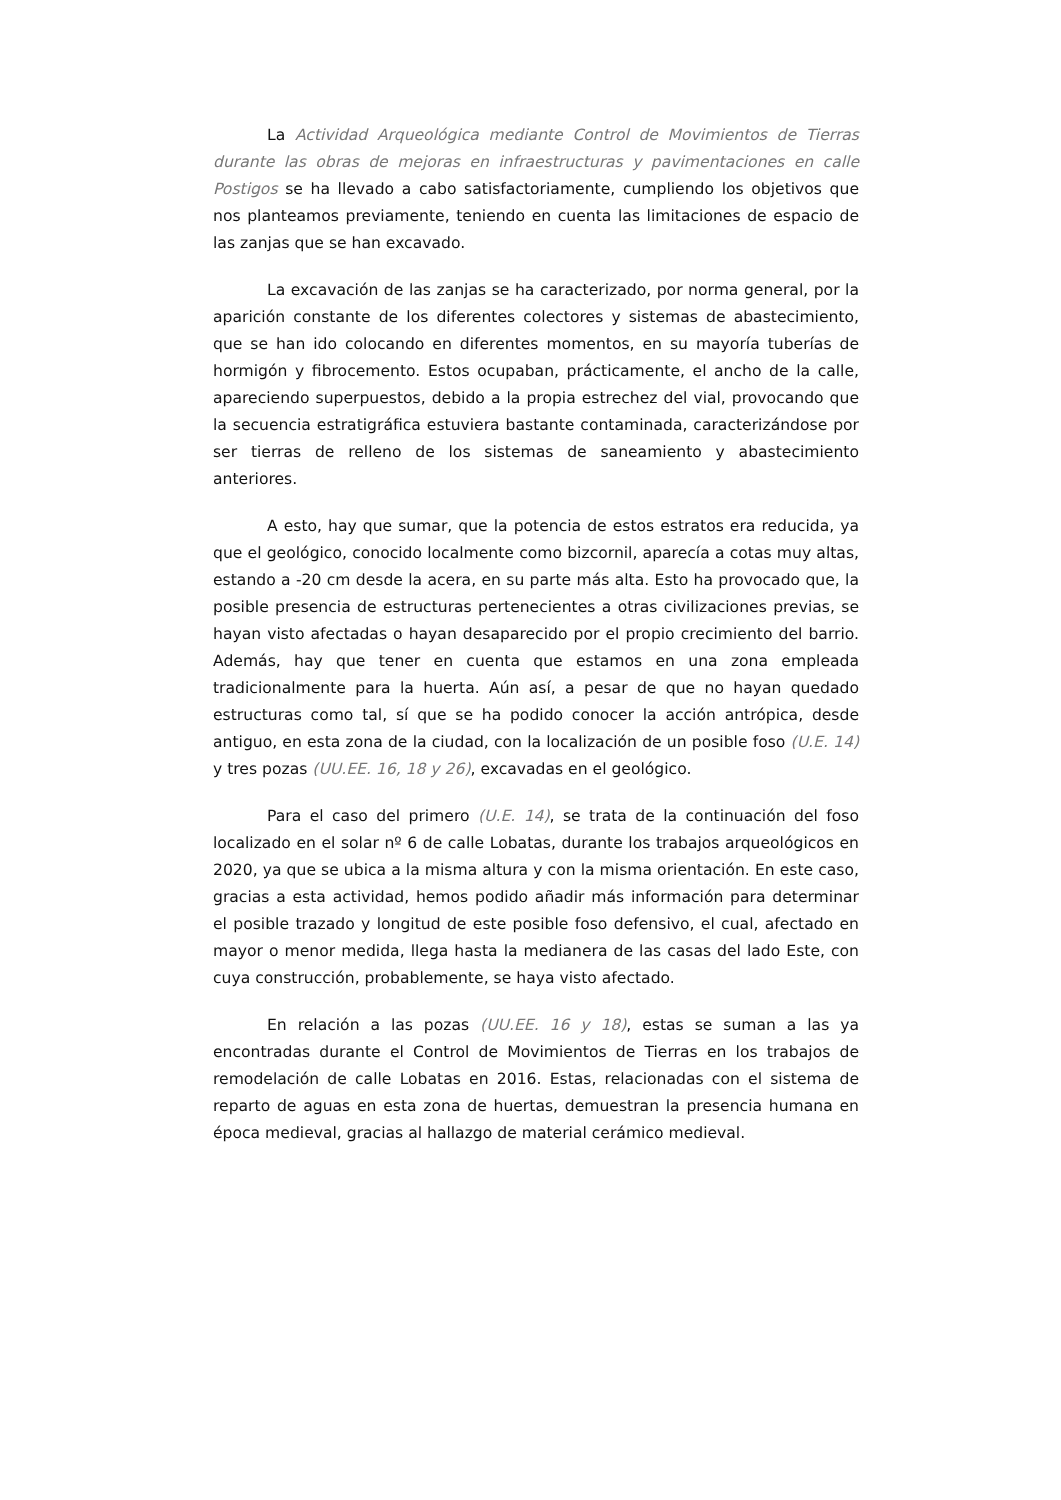La Actividad Arqueológica mediante Control de Movimientos de Tierras durante las obras de mejoras en infraestructuras y pavimentaciones en calle Postigos se ha llevado a cabo satisfactoriamente, cumpliendo los objetivos que nos planteamos previamente, teniendo en cuenta las limitaciones de espacio de las zanjas que se han excavado.
La excavación de las zanjas se ha caracterizado, por norma general, por la aparición constante de los diferentes colectores y sistemas de abastecimiento, que se han ido colocando en diferentes momentos, en su mayoría tuberías de hormigón y fibrocemento. Estos ocupaban, prácticamente, el ancho de la calle, apareciendo superpuestos, debido a la propia estrechez del vial, provocando que la secuencia estratigráfica estuviera bastante contaminada, caracterizándose por ser tierras de relleno de los sistemas de saneamiento y abastecimiento anteriores.
A esto, hay que sumar, que la potencia de estos estratos era reducida, ya que el geológico, conocido localmente como bizcornil, aparecía a cotas muy altas, estando a -20 cm desde la acera, en su parte más alta. Esto ha provocado que, la posible presencia de estructuras pertenecientes a otras civilizaciones previas, se hayan visto afectadas o hayan desaparecido por el propio crecimiento del barrio. Además, hay que tener en cuenta que estamos en una zona empleada tradicionalmente para la huerta. Aún así, a pesar de que no hayan quedado estructuras como tal, sí que se ha podido conocer la acción antrópica, desde antiguo, en esta zona de la ciudad, con la localización de un posible foso (U.E. 14) y tres pozas (UU.EE. 16, 18 y 26), excavadas en el geológico.
Para el caso del primero (U.E. 14), se trata de la continuación del foso localizado en el solar nº 6 de calle Lobatas, durante los trabajos arqueológicos en 2020, ya que se ubica a la misma altura y con la misma orientación. En este caso, gracias a esta actividad, hemos podido añadir más información para determinar el posible trazado y longitud de este posible foso defensivo, el cual, afectado en mayor o menor medida, llega hasta la medianera de las casas del lado Este, con cuya construcción, probablemente, se haya visto afectado.
En relación a las pozas (UU.EE. 16 y 18), estas se suman a las ya encontradas durante el Control de Movimientos de Tierras en los trabajos de remodelación de calle Lobatas en 2016. Estas, relacionadas con el sistema de reparto de aguas en esta zona de huertas, demuestran la presencia humana en época medieval, gracias al hallazgo de material cerámico medieval.